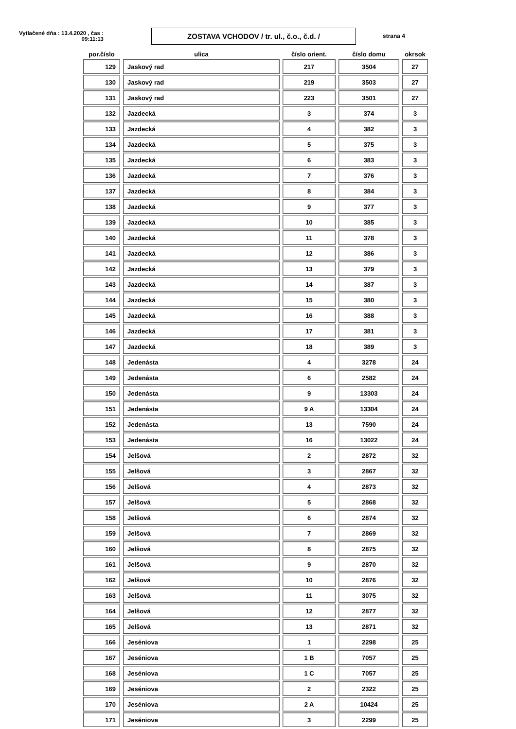Vytlačené dňa : 13.4.2020 , čas : 09:11:13
ZOSTAVA VCHODOV / tr. ul., č.o., č.d. /
strana 4
| por.číslo | ulica | číslo orient. | číslo domu | okrsok |
| --- | --- | --- | --- | --- |
| 129 | Jaskový rad | 217 | 3504 | 27 |
| 130 | Jaskový rad | 219 | 3503 | 27 |
| 131 | Jaskový rad | 223 | 3501 | 27 |
| 132 | Jazdecká | 3 | 374 | 3 |
| 133 | Jazdecká | 4 | 382 | 3 |
| 134 | Jazdecká | 5 | 375 | 3 |
| 135 | Jazdecká | 6 | 383 | 3 |
| 136 | Jazdecká | 7 | 376 | 3 |
| 137 | Jazdecká | 8 | 384 | 3 |
| 138 | Jazdecká | 9 | 377 | 3 |
| 139 | Jazdecká | 10 | 385 | 3 |
| 140 | Jazdecká | 11 | 378 | 3 |
| 141 | Jazdecká | 12 | 386 | 3 |
| 142 | Jazdecká | 13 | 379 | 3 |
| 143 | Jazdecká | 14 | 387 | 3 |
| 144 | Jazdecká | 15 | 380 | 3 |
| 145 | Jazdecká | 16 | 388 | 3 |
| 146 | Jazdecká | 17 | 381 | 3 |
| 147 | Jazdecká | 18 | 389 | 3 |
| 148 | Jedenásta | 4 | 3278 | 24 |
| 149 | Jedenásta | 6 | 2582 | 24 |
| 150 | Jedenásta | 9 | 13303 | 24 |
| 151 | Jedenásta | 9 A | 13304 | 24 |
| 152 | Jedenásta | 13 | 7590 | 24 |
| 153 | Jedenásta | 16 | 13022 | 24 |
| 154 | Jelšová | 2 | 2872 | 32 |
| 155 | Jelšová | 3 | 2867 | 32 |
| 156 | Jelšová | 4 | 2873 | 32 |
| 157 | Jelšová | 5 | 2868 | 32 |
| 158 | Jelšová | 6 | 2874 | 32 |
| 159 | Jelšová | 7 | 2869 | 32 |
| 160 | Jelšová | 8 | 2875 | 32 |
| 161 | Jelšová | 9 | 2870 | 32 |
| 162 | Jelšová | 10 | 2876 | 32 |
| 163 | Jelšová | 11 | 3075 | 32 |
| 164 | Jelšová | 12 | 2877 | 32 |
| 165 | Jelšová | 13 | 2871 | 32 |
| 166 | Jeséniova | 1 | 2298 | 25 |
| 167 | Jeséniova | 1 B | 7057 | 25 |
| 168 | Jeséniova | 1 C | 7057 | 25 |
| 169 | Jeséniova | 2 | 2322 | 25 |
| 170 | Jeséniova | 2 A | 10424 | 25 |
| 171 | Jeséniova | 3 | 2299 | 25 |